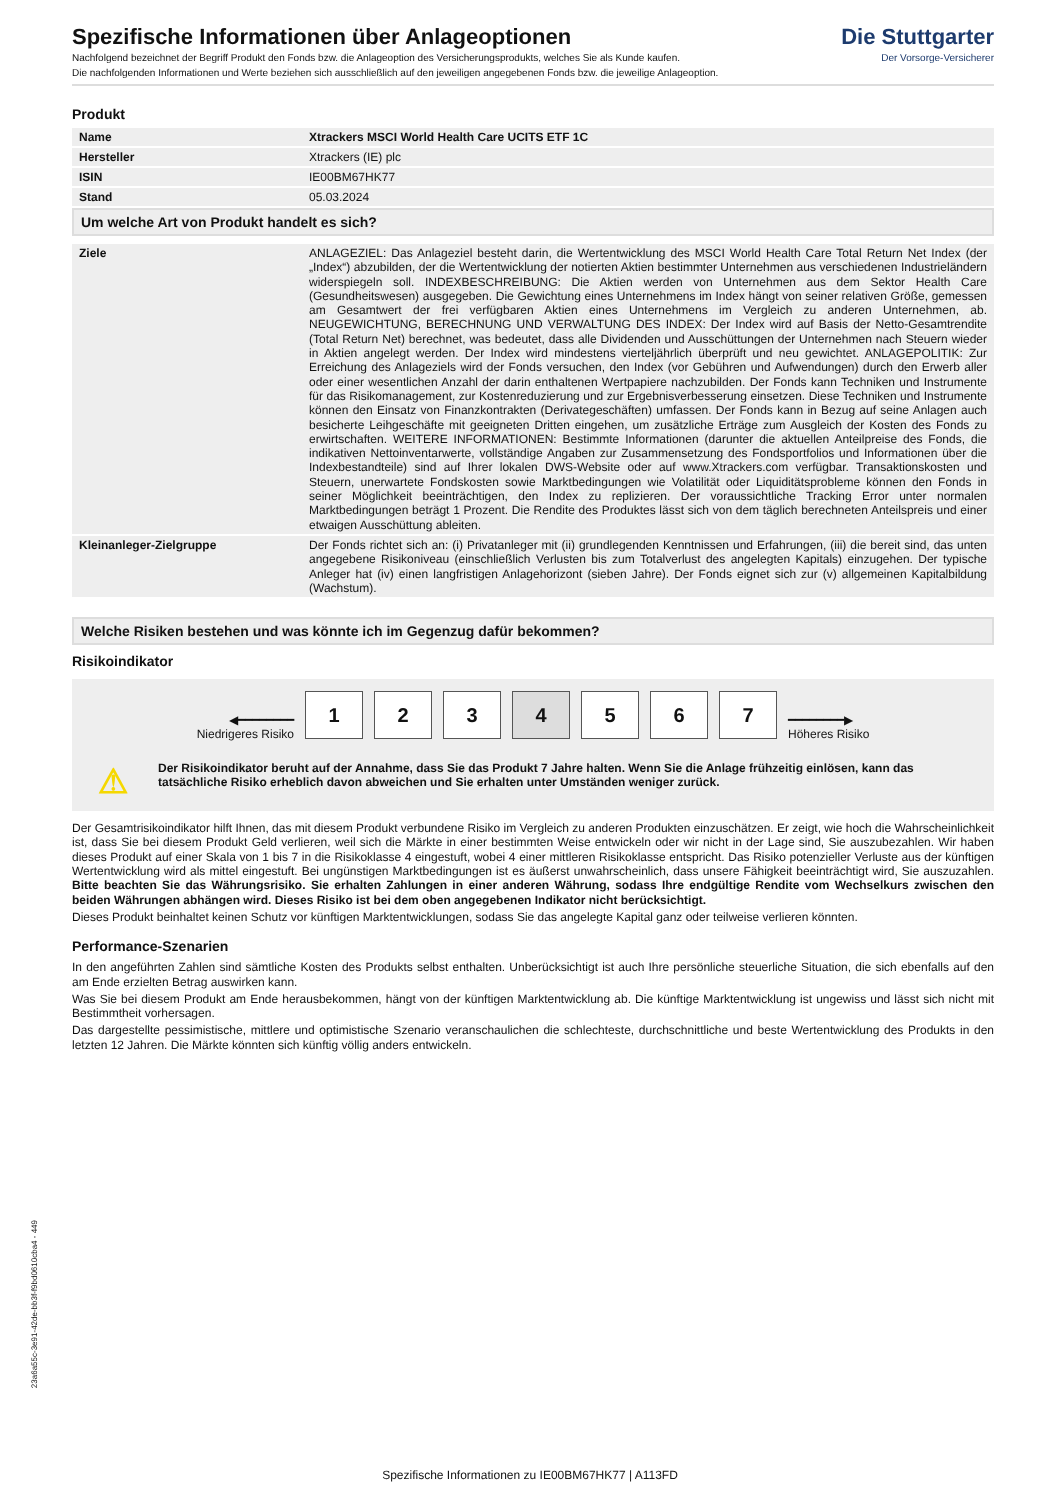Die Stuttgarter
Der Vorsorge-Versicherer
Spezifische Informationen über Anlageoptionen
Nachfolgend bezeichnet der Begriff Produkt den Fonds bzw. die Anlageoption des Versicherungsprodukts, welches Sie als Kunde kaufen.
Die nachfolgenden Informationen und Werte beziehen sich ausschließlich auf den jeweiligen angegebenen Fonds bzw. die jeweilige Anlageoption.
Produkt
| Name | Xtrackers MSCI World Health Care UCITS ETF 1C |
| Hersteller | Xtrackers (IE) plc |
| ISIN | IE00BM67HK77 |
| Stand | 05.03.2024 |
Um welche Art von Produkt handelt es sich?
| Ziele | ANLAGEZIEL: Das Anlageziel besteht darin, die Wertentwicklung des MSCI World Health Care Total Return Net Index (der „Index“) abzubilden, der die Wertentwicklung der notierten Aktien bestimmter Unternehmen aus verschiedenen Industrieländern widerspiegeln soll. INDEXBESCHREIBUNG: Die Aktien werden von Unternehmen aus dem Sektor Health Care (Gesundheitswesen) ausgegeben. Die Gewichtung eines Unternehmens im Index hängt von seiner relativen Größe, gemessen am Gesamtwert der frei verfügbaren Aktien eines Unternehmens im Vergleich zu anderen Unternehmen, ab. NEUGEWICHTUNG, BERECHNUNG UND VERWALTUNG DES INDEX: Der Index wird auf Basis der Netto-Gesamtrendite (Total Return Net) berechnet, was bedeutet, dass alle Dividenden und Ausschüttungen der Unternehmen nach Steuern wieder in Aktien angelegt werden. Der Index wird mindestens vierteljährlich überprüft und neu gewichtet. ANLAGEPOLITIK: Zur Erreichung des Anlageziels wird der Fonds versuchen, den Index (vor Gebühren und Aufwendungen) durch den Erwerb aller oder einer wesentlichen Anzahl der darin enthaltenen Wertpapiere nachzubilden. Der Fonds kann Techniken und Instrumente für das Risikomanagement, zur Kostenreduzierung und zur Ergebnisverbesserung einsetzen. Diese Techniken und Instrumente können den Einsatz von Finanzkontrakten (Derivategeschäften) umfassen. Der Fonds kann in Bezug auf seine Anlagen auch besicherte Leihgeschäfte mit geeigneten Dritten eingehen, um zusätzliche Erträge zum Ausgleich der Kosten des Fonds zu erwirtschaften. WEITERE INFORMATIONEN: Bestimmte Informationen (darunter die aktuellen Anteilpreise des Fonds, die indikativen Nettoinventarwerte, vollständige Angaben zur Zusammensetzung des Fondsportfolios und Informationen über die Indexbestandteile) sind auf Ihrer lokalen DWS-Website oder auf www.Xtrackers.com verfügbar. Transaktionskosten und Steuern, unerwartete Fondskosten sowie Marktbedingungen wie Volatilität oder Liquiditätsprobleme können den Fonds in seiner Möglichkeit beeinträchtigen, den Index zu replizieren. Der voraussichtliche Tracking Error unter normalen Marktbedingungen beträgt 1 Prozent. Die Rendite des Produktes lässt sich von dem täglich berechneten Anteilspreis und einer etwaigen Ausschüttung ableiten. |
| Kleinanleger-Zielgruppe | Der Fonds richtet sich an: (i) Privatanleger mit (ii) grundlegenden Kenntnissen und Erfahrungen, (iii) die bereit sind, das unten angegebene Risikoniveau (einschließlich Verlusten bis zum Totalverlust des angelegten Kapitals) einzugehen. Der typische Anleger hat (iv) einen langfristigen Anlagehorizont (sieben Jahre). Der Fonds eignet sich zur (v) allgemeinen Kapitalbildung (Wachstum). |
Welche Risiken bestehen und was könnte ich im Gegenzug dafür bekommen?
Risikoindikator
◀━━━━━━━━
Niedrigeres Risiko
1 2 3 4 5 6 7
━━━━━━━━▶
Höheres Risiko
⚠ Der Risikoindikator beruht auf der Annahme, dass Sie das Produkt 7 Jahre halten. Wenn Sie die Anlage frühzeitig einlösen, kann das tatsächliche Risiko erheblich davon abweichen und Sie erhalten unter Umständen weniger zurück.
Der Gesamtrisikoindikator hilft Ihnen, das mit diesem Produkt verbundene Risiko im Vergleich zu anderen Produkten einzuschätzen. Er zeigt, wie hoch die Wahrscheinlichkeit ist, dass Sie bei diesem Produkt Geld verlieren, weil sich die Märkte in einer bestimmten Weise entwickeln oder wir nicht in der Lage sind, Sie auszubezahlen. Wir haben dieses Produkt auf einer Skala von 1 bis 7 in die Risikoklasse 4 eingestuft, wobei 4 einer mittleren Risikoklasse entspricht. Das Risiko potenzieller Verluste aus der künftigen Wertentwicklung wird als mittel eingestuft. Bei ungünstigen Marktbedingungen ist es äußerst unwahrscheinlich, dass unsere Fähigkeit beeinträchtigt wird, Sie auszuzahlen. Bitte beachten Sie das Währungsrisiko. Sie erhalten Zahlungen in einer anderen Währung, sodass Ihre endgültige Rendite vom Wechselkurs zwischen den beiden Währungen abhängen wird. Dieses Risiko ist bei dem oben angegebenen Indikator nicht berücksichtigt.
Dieses Produkt beinhaltet keinen Schutz vor künftigen Marktentwicklungen, sodass Sie das angelegte Kapital ganz oder teilweise verlieren könnten.
Performance-Szenarien
In den angeführten Zahlen sind sämtliche Kosten des Produkts selbst enthalten. Unberücksichtigt ist auch Ihre persönliche steuerliche Situation, die sich ebenfalls auf den am Ende erzielten Betrag auswirken kann.
Was Sie bei diesem Produkt am Ende herausbekommen, hängt von der künftigen Marktentwicklung ab. Die künftige Marktentwicklung ist ungewiss und lässt sich nicht mit Bestimmtheit vorhersagen.
Das dargestellte pessimistische, mittlere und optimistische Szenario veranschaulichen die schlechteste, durchschnittliche und beste Wertentwicklung des Produkts in den letzten 12 Jahren. Die Märkte könnten sich künftig völlig anders entwickeln.
23a6a55c-3e91-42de-bb3f-f9bd0610cba4 - 449
Spezifische Informationen zu IE00BM67HK77 | A113FD